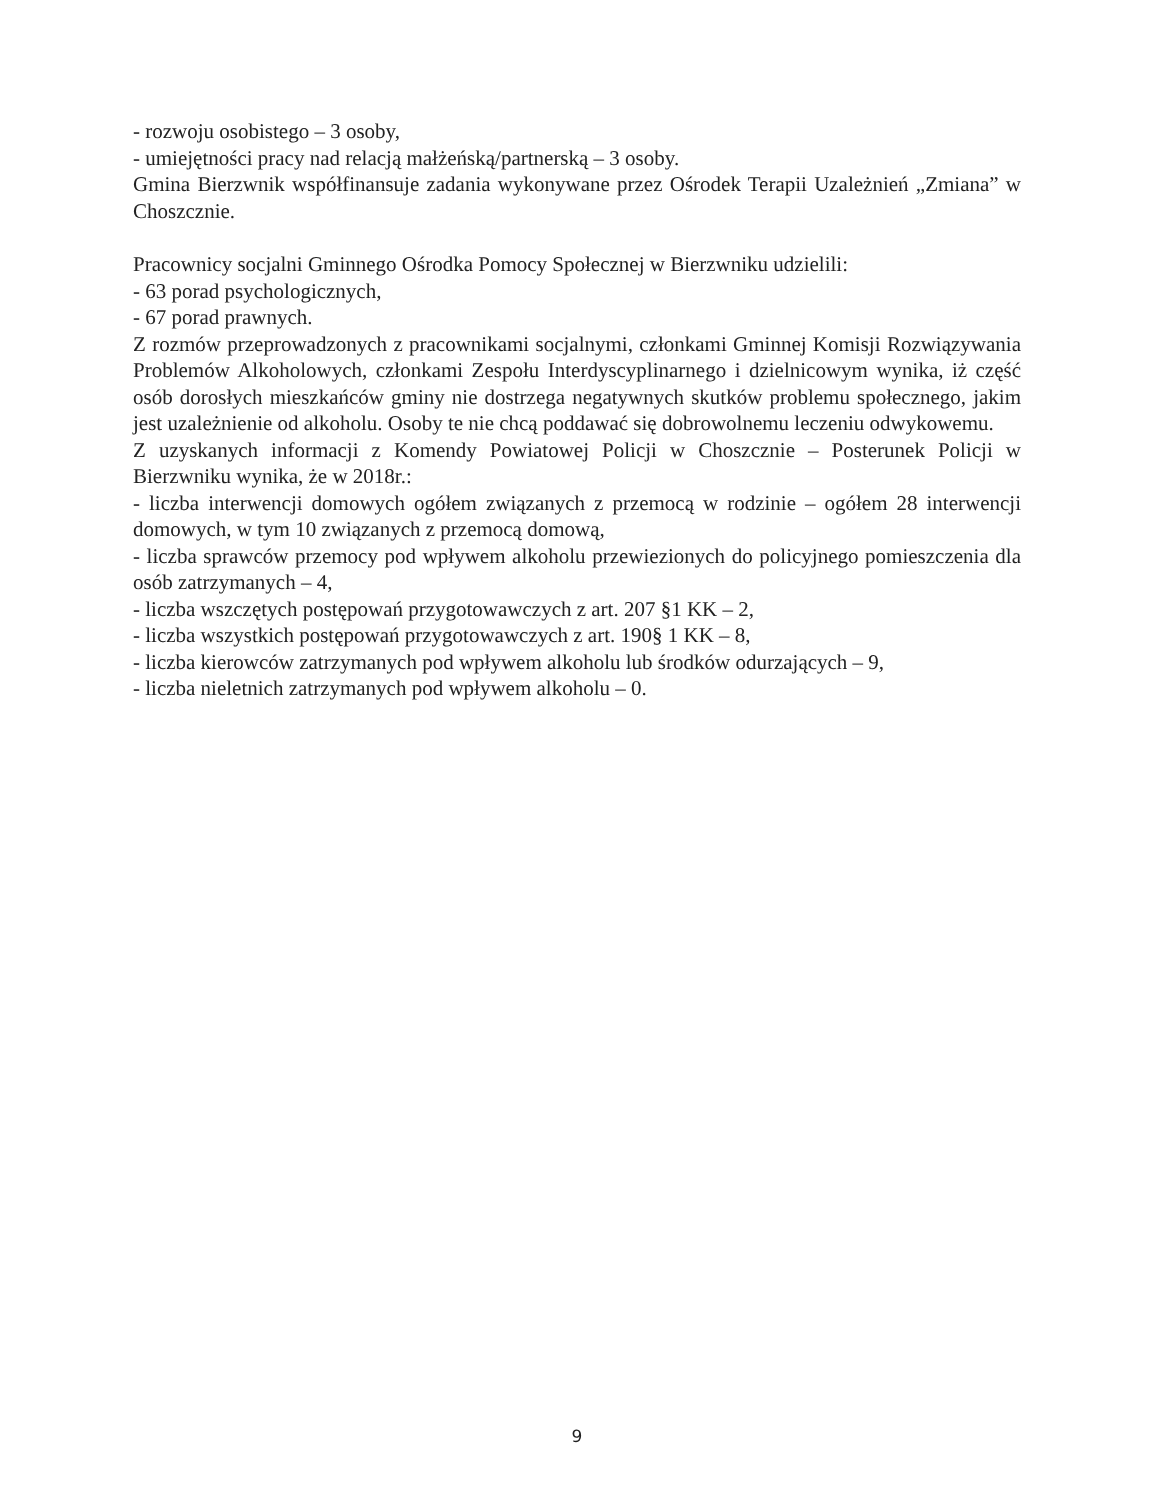- rozwoju osobistego – 3 osoby,
- umiejętności pracy nad relacją małżeńską/partnerską – 3 osoby.
Gmina Bierzwnik współfinansuje zadania wykonywane przez Ośrodek Terapii Uzależnień „Zmiana” w Choszcznie.
Pracownicy socjalni Gminnego Ośrodka Pomocy Społecznej w Bierzwniku udzielili:
- 63 porad psychologicznych,
- 67 porad prawnych.
Z rozmów przeprowadzonych z pracownikami socjalnymi, członkami Gminnej Komisji Rozwiązywania Problemów Alkoholowych, członkami Zespołu Interdyscyplinarnego i dzielnicowym wynika, iż część osób dorosłych mieszkańców gminy nie dostrzega negatywnych skutków problemu społecznego, jakim jest uzależnienie od alkoholu. Osoby te nie chcą poddawać się dobrowolnemu leczeniu odwykowemu.
Z uzyskanych informacji z Komendy Powiatowej Policji w Choszcznie – Posterunek Policji w Bierzwniku wynika, że w 2018r.:
- liczba interwencji domowych ogółem związanych z przemocą w rodzinie – ogółem 28 interwencji domowych, w tym 10 związanych z przemocą domową,
- liczba sprawców przemocy pod wpływem alkoholu przewiezionych do policyjnego pomieszczenia dla osób zatrzymanych – 4,
- liczba wszczętych postępowań przygotowawczych z art. 207 §1 KK – 2,
- liczba wszystkich postępowań przygotowawczych z art. 190§ 1 KK – 8,
- liczba kierowców zatrzymanych pod wpływem alkoholu lub środków odurzających – 9,
- liczba nieletnich zatrzymanych pod wpływem alkoholu – 0.
9